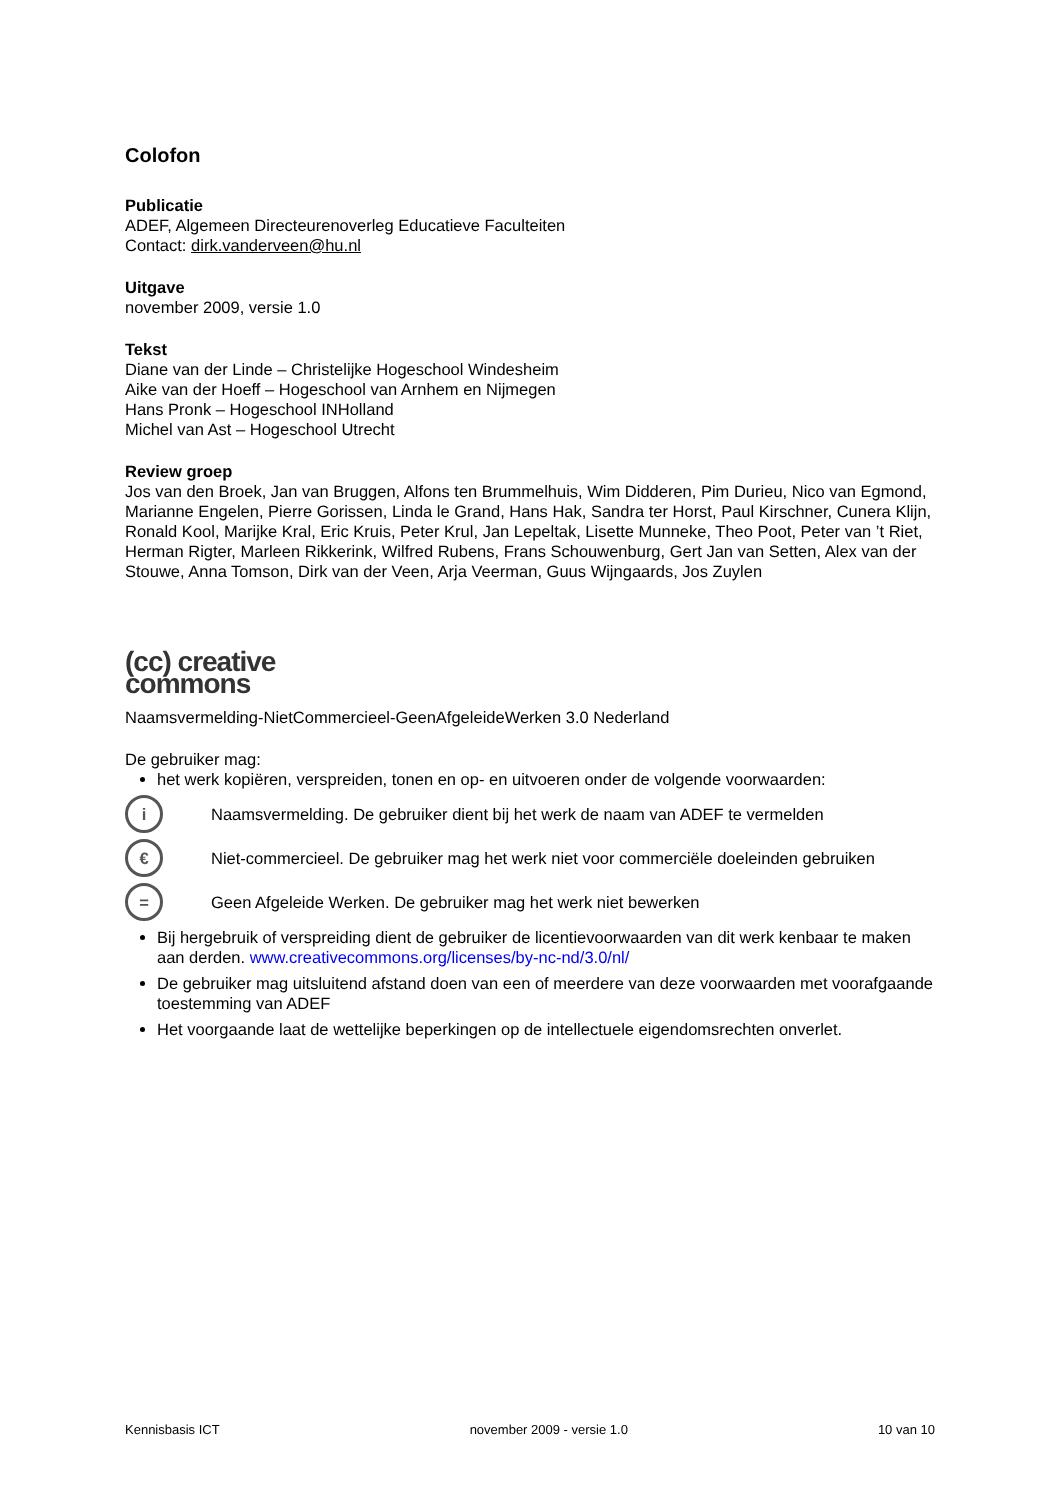Colofon
Publicatie
ADEF, Algemeen Directeurenoverleg Educatieve Faculteiten
Contact: dirk.vanderveen@hu.nl
Uitgave
november 2009, versie 1.0
Tekst
Diane van der Linde – Christelijke Hogeschool Windesheim
Aike van der Hoeff – Hogeschool van Arnhem en Nijmegen
Hans Pronk – Hogeschool INHolland
Michel van Ast – Hogeschool Utrecht
Review groep
Jos van den Broek, Jan van Bruggen, Alfons ten Brummelhuis, Wim Didderen, Pim Durieu, Nico van Egmond, Marianne Engelen, Pierre Gorissen, Linda le Grand, Hans Hak, Sandra ter Horst, Paul Kirschner, Cunera Klijn, Ronald Kool, Marijke Kral, Eric Kruis, Peter Krul, Jan Lepeltak, Lisette Munneke, Theo Poot, Peter van ’t Riet, Herman Rigter, Marleen Rikkerink, Wilfred Rubens, Frans Schouwenburg, Gert Jan van Setten, Alex van der Stouwe, Anna Tomson, Dirk van der Veen, Arja Veerman, Guus Wijngaards, Jos Zuylen
(cc) creative
commons
Naamsvermelding-NietCommercieel-GeenAfgeleideWerken 3.0 Nederland
De gebruiker mag:
het werk kopiëren, verspreiden, tonen en op- en uitvoeren onder de volgende voorwaarden:
i
Naamsvermelding. De gebruiker dient bij het werk de naam van ADEF te vermelden
€
Niet-commercieel. De gebruiker mag het werk niet voor commerciële doeleinden gebruiken
=
Geen Afgeleide Werken. De gebruiker mag het werk niet bewerken
Bij hergebruik of verspreiding dient de gebruiker de licentievoorwaarden van dit werk kenbaar te maken aan derden. www.creativecommons.org/licenses/by-nc-nd/3.0/nl/
De gebruiker mag uitsluitend afstand doen van een of meerdere van deze voorwaarden met voorafgaande toestemming van ADEF
Het voorgaande laat de wettelijke beperkingen op de intellectuele eigendomsrechten onverlet.
Kennisbasis ICT november 2009 - versie 1.0 10 van 10